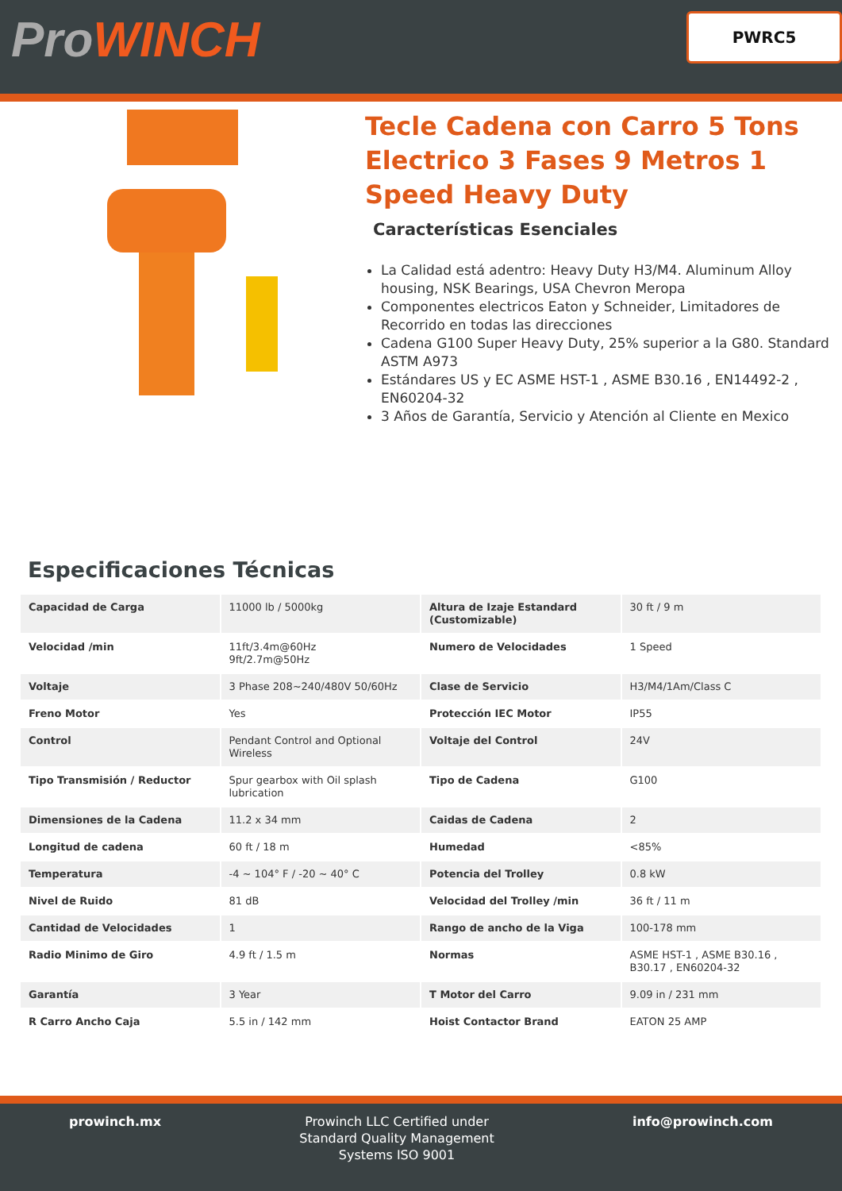ProWINCH PWRC5
Tecle Cadena con Carro 5 Tons Electrico 3 Fases 9 Metros 1 Speed Heavy Duty
Características Esenciales
La Calidad está adentro: Heavy Duty H3/M4. Aluminum Alloy housing, NSK Bearings, USA Chevron Meropa
Componentes electricos Eaton y Schneider, Limitadores de Recorrido en todas las direcciones
Cadena G100 Super Heavy Duty, 25% superior a la G80. Standard ASTM A973
Estándares US y EC ASME HST-1 , ASME B30.16 , EN14492-2 , EN60204-32
3 Años de Garantía, Servicio y Atención al Cliente en Mexico
Especificaciones Técnicas
| Capacidad de Carga | 11000 lb / 5000kg | Altura de Izaje Estandard (Customizable) | 30 ft / 9 m |
| Velocidad /min | 11ft/3.4m@60Hz 9ft/2.7m@50Hz | Numero de Velocidades | 1 Speed |
| Voltaje | 3 Phase 208~240/480V 50/60Hz | Clase de Servicio | H3/M4/1Am/Class C |
| Freno Motor | Yes | Protección IEC Motor | IP55 |
| Control | Pendant Control and Optional Wireless | Voltaje del Control | 24V |
| Tipo Transmisión / Reductor | Spur gearbox with Oil splash lubrication | Tipo de Cadena | G100 |
| Dimensiones de la Cadena | 11.2 x 34 mm | Caidas de Cadena | 2 |
| Longitud de cadena | 60 ft / 18 m | Humedad | <85% |
| Temperatura | -4 ~ 104° F / -20 ~ 40° C | Potencia del Trolley | 0.8 kW |
| Nivel de Ruido | 81 dB | Velocidad del Trolley /min | 36 ft / 11 m |
| Cantidad de Velocidades | 1 | Rango de ancho de la Viga | 100-178 mm |
| Radio Minimo de Giro | 4.9 ft / 1.5 m | Normas | ASME HST-1 , ASME B30.16 , B30.17 , EN60204-32 |
| Garantía | 3 Year | T Motor del Carro | 9.09 in / 231 mm |
| R Carro Ancho Caja | 5.5 in / 142 mm | Hoist Contactor Brand | EATON 25 AMP |
prowinch.mx Prowinch LLC Certified under
Standard Quality Management
Systems ISO 9001
info@prowinch.com